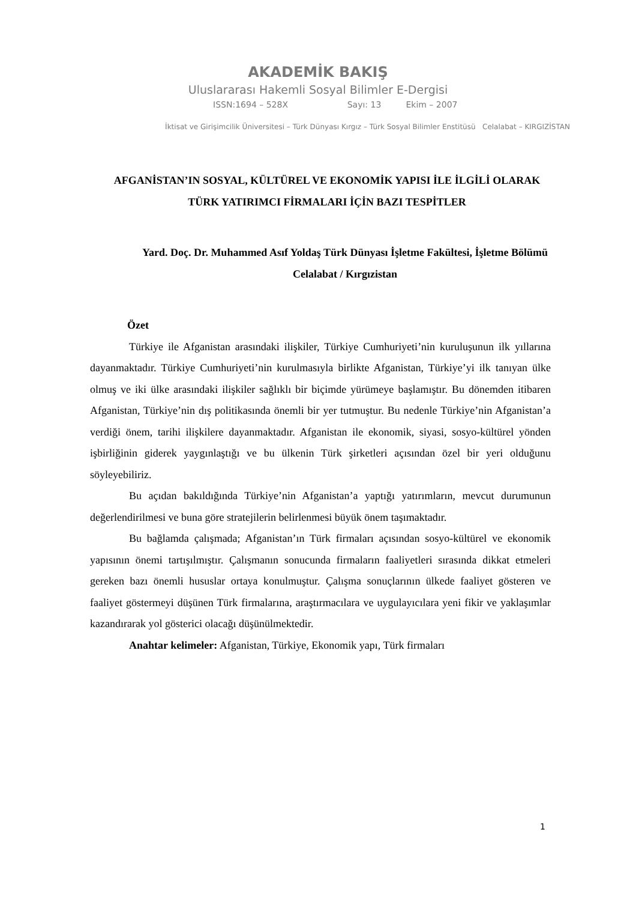AKADEMİK BAKIŞ
Uluslararası Hakemli Sosyal Bilimler E-Dergisi
ISSN:1694 – 528X Sayı: 13 Ekim – 2007
İktisat ve Girişimcilik Üniversitesi – Türk Dünyası Kırgız – Türk Sosyal Bilimler Enstitüsü Celalabat – KIRGIZİSTAN
AFGANİSTAN’IN SOSYAL, KÜLTÜREL VE EKONOMİK YAPISI İLE İLGİLİ OLARAK TÜRK YATIRIMCI FİRMALARI İÇİN BAZI TESPİTLER
Yard. Doç. Dr. Muhammed Asıf Yoldaş Türk Dünyası İşletme Fakültesi, İşletme Bölümü Celalabat / Kırgızistan
Özet
Türkiye ile Afganistan arasındaki ilişkiler, Türkiye Cumhuriyeti’nin kuruluşunun ilk yıllarına dayanmaktadır. Türkiye Cumhuriyeti’nin kurulmasıyla birlikte Afganistan, Türkiye’yi ilk tanıyan ülke olmuş ve iki ülke arasındaki ilişkiler sağlıklı bir biçimde yürümeye başlamıştır. Bu dönemden itibaren Afganistan, Türkiye’nin dış politikasında önemli bir yer tutmuştur. Bu nedenle Türkiye’nin Afganistan’a verdiği önem, tarihi ilişkilere dayanmaktadır. Afganistan ile ekonomik, siyasi, sosyo-kültürel yönden işbirliğinin giderek yaygınlaştığı ve bu ülkenin Türk şirketleri açısından özel bir yeri olduğunu söyleyebiliriz.
Bu açıdan bakıldığında Türkiye’nin Afganistan’a yaptığı yatırımların, mevcut durumunun değerlendirilmesi ve buna göre stratejilerin belirlenmesi büyük önem taşımaktadır.
Bu bağlamda çalışmada; Afganistan’ın Türk firmaları açısından sosyo-kültürel ve ekonomik yapısının önemi tartışılmıştır. Çalışmanın sonucunda firmaların faaliyetleri sırasında dikkat etmeleri gereken bazı önemli hususlar ortaya konulmuştur. Çalışma sonuçlarının ülkede faaliyet gösteren ve faaliyet göstermeyi düşünen Türk firmalarına, araştırmacılara ve uygulayıcılara yeni fikir ve yaklaşımlar kazandırarak yol gösterici olacağı düşünülmektedir.
Anahtar kelimeler: Afganistan, Türkiye, Ekonomik yapı, Türk firmaları
1